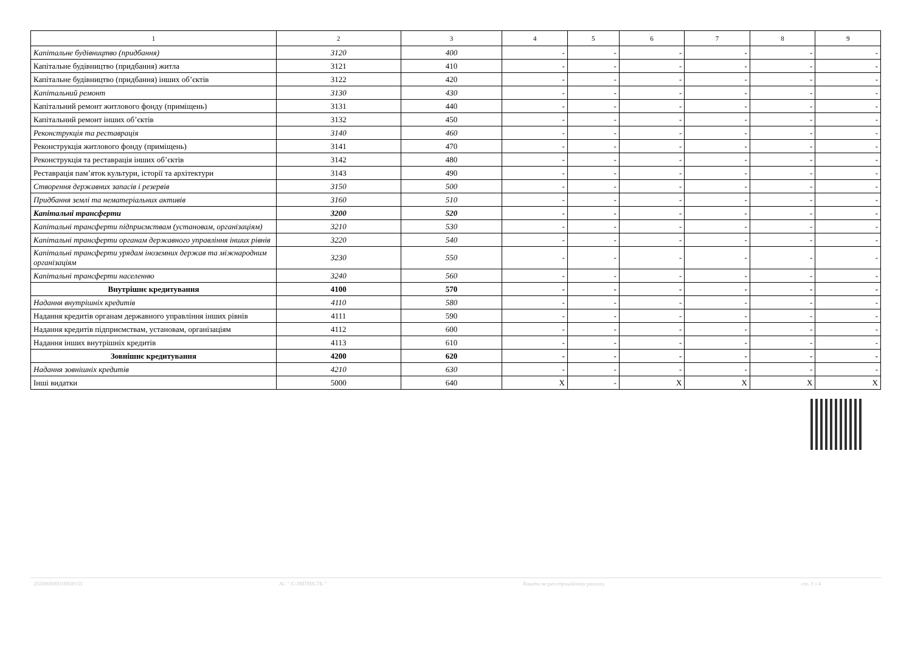| 1 | 2 | 3 | 4 | 5 | 6 | 7 | 8 | 9 |
| --- | --- | --- | --- | --- | --- | --- | --- | --- |
| Капітальне будівництво (придбання) | 3120 | 400 | - | - | - | - | - | - |
| Капітальне будівництво (придбання) житла | 3121 | 410 | - | - | - | - | - | - |
| Капітальне будівництво (придбання) інших об’єктів | 3122 | 420 | - | - | - | - | - | - |
| Капітальний ремонт | 3130 | 430 | - | - | - | - | - | - |
| Капітальний ремонт житлового фонду (приміщень) | 3131 | 440 | - | - | - | - | - | - |
| Капітальний ремонт інших об’єктів | 3132 | 450 | - | - | - | - | - | - |
| Реконструкція та реставрація | 3140 | 460 | - | - | - | - | - | - |
| Реконструкція житлового фонду (приміщень) | 3141 | 470 | - | - | - | - | - | - |
| Реконструкція та реставрація інших об’єктів | 3142 | 480 | - | - | - | - | - | - |
| Реставрація пам’яток культури, історії та архітектури | 3143 | 490 | - | - | - | - | - | - |
| Створення державних запасів і резервів | 3150 | 500 | - | - | - | - | - | - |
| Придбання землі та нематеріальних активів | 3160 | 510 | - | - | - | - | - | - |
| Капітальні трансферти | 3200 | 520 | - | - | - | - | - | - |
| Капітальні трансферти підприємствам (установам, організаціям) | 3210 | 530 | - | - | - | - | - | - |
| Капітальні трансферти органам державного управління інших рівнів | 3220 | 540 | - | - | - | - | - | - |
| Капітальні трансферти урядам іноземних держав та міжнародним організаціям | 3230 | 550 | - | - | - | - | - | - |
| Капітальні трансферти населенню | 3240 | 560 | - | - | - | - | - | - |
| Внутрішнє кредитування | 4100 | 570 | - | - | - | - | - | - |
| Надання внутрішніх кредитів | 4110 | 580 | - | - | - | - | - | - |
| Надання кредитів органам державного управління інших рівнів | 4111 | 590 | - | - | - | - | - | - |
| Надання кредитів підприємствам, установам, організаціям | 4112 | 600 | - | - | - | - | - | - |
| Надання інших внутрішніх кредитів | 4113 | 610 | - | - | - | - | - | - |
| Зовнішнє кредитування | 4200 | 620 | - | - | - | - | - | - |
| Надання зовнішніх кредитів | 4210 | 630 | - | - | - | - | - | - |
| Інші видатки | 5000 | 640 | X | - | X | X | X | X |
202000000016938155 АС " Є-ЗВІТНІСТЬ " Кошти на реєстраційному рахунку ст. 3 з 4